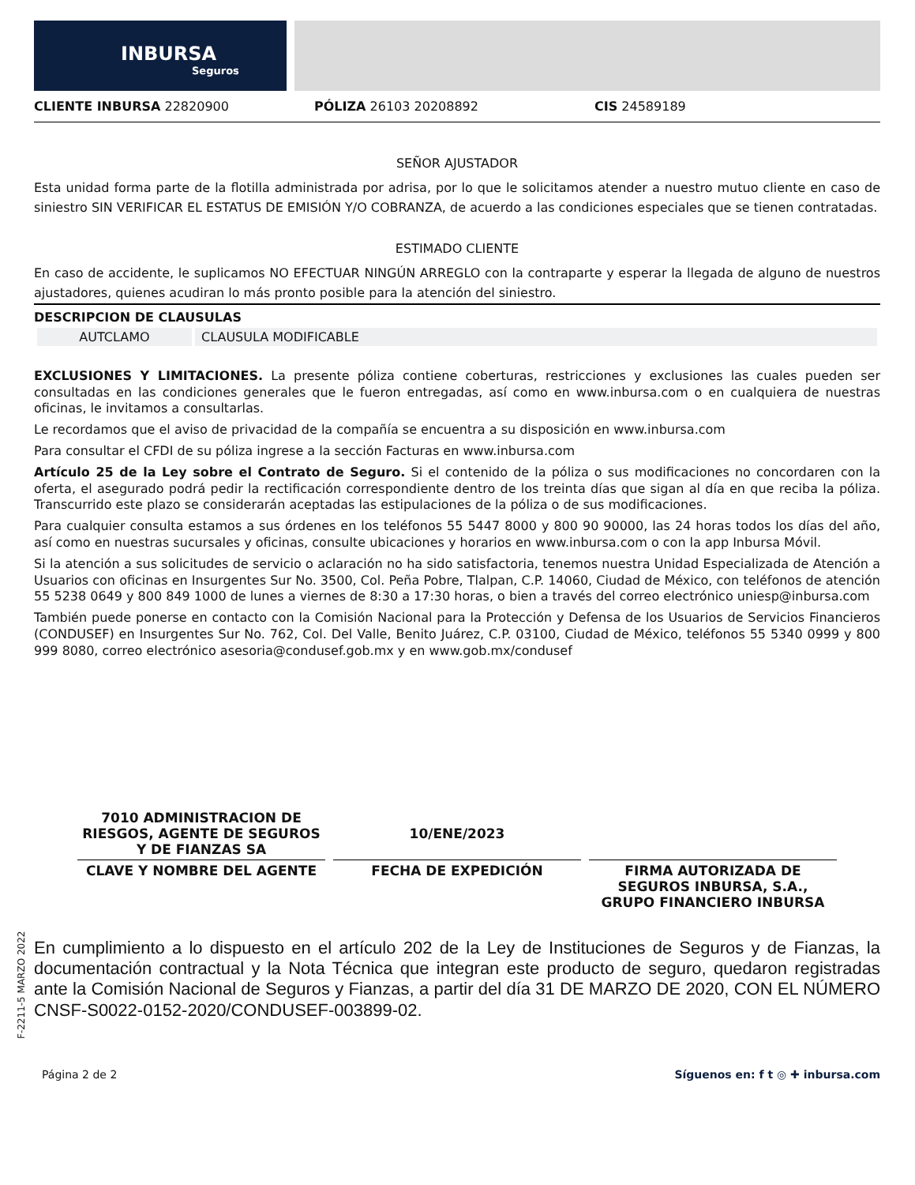INBURSA
Seguros
CLIENTE INBURSA 22820900 PÓLIZA 26103 20208892 CIS 24589189
SEÑOR AJUSTADOR
Esta unidad forma parte de la flotilla administrada por adrisa, por lo que le solicitamos atender a nuestro mutuo cliente en caso de siniestro SIN VERIFICAR EL ESTATUS DE EMISIÓN Y/O COBRANZA, de acuerdo a las condiciones especiales que se tienen contratadas.
ESTIMADO CLIENTE
En caso de accidente, le suplicamos NO EFECTUAR NINGÚN ARREGLO con la contraparte y esperar la llegada de alguno de nuestros ajustadores, quienes acudiran lo más pronto posible para la atención del siniestro.
DESCRIPCION DE CLAUSULAS
| AUTCLAMO | CLAUSULA MODIFICABLE |
EXCLUSIONES Y LIMITACIONES. La presente póliza contiene coberturas, restricciones y exclusiones las cuales pueden ser consultadas en las condiciones generales que le fueron entregadas, así como en www.inbursa.com o en cualquiera de nuestras oficinas, le invitamos a consultarlas.
Le recordamos que el aviso de privacidad de la compañía se encuentra a su disposición en www.inbursa.com
Para consultar el CFDI de su póliza ingrese a la sección Facturas en www.inbursa.com
Artículo 25 de la Ley sobre el Contrato de Seguro. Si el contenido de la póliza o sus modificaciones no concordaren con la oferta, el asegurado podrá pedir la rectificación correspondiente dentro de los treinta días que sigan al día en que reciba la póliza. Transcurrido este plazo se considerarán aceptadas las estipulaciones de la póliza o de sus modificaciones.
Para cualquier consulta estamos a sus órdenes en los teléfonos 55 5447 8000 y 800 90 90000, las 24 horas todos los días del año, así como en nuestras sucursales y oficinas, consulte ubicaciones y horarios en www.inbursa.com o con la app Inbursa Móvil.
Si la atención a sus solicitudes de servicio o aclaración no ha sido satisfactoria, tenemos nuestra Unidad Especializada de Atención a Usuarios con oficinas en Insurgentes Sur No. 3500, Col. Peña Pobre, Tlalpan, C.P. 14060, Ciudad de México, con teléfonos de atención 55 5238 0649 y 800 849 1000 de lunes a viernes de 8:30 a 17:30 horas, o bien a través del correo electrónico uniesp@inbursa.com
También puede ponerse en contacto con la Comisión Nacional para la Protección y Defensa de los Usuarios de Servicios Financieros (CONDUSEF) en Insurgentes Sur No. 762, Col. Del Valle, Benito Juárez, C.P. 03100, Ciudad de México, teléfonos 55 5340 0999 y 800 999 8080, correo electrónico asesoria@condusef.gob.mx y en www.gob.mx/condusef
7010 ADMINISTRACION DE RIESGOS, AGENTE DE SEGUROS Y DE FIANZAS SA
CLAVE Y NOMBRE DEL AGENTE
10/ENE/2023
FECHA DE EXPEDICIÓN
FIRMA AUTORIZADA DE SEGUROS INBURSA, S.A., GRUPO FINANCIERO INBURSA
En cumplimiento a lo dispuesto en el artículo 202 de la Ley de Instituciones de Seguros y de Fianzas, la documentación contractual y la Nota Técnica que integran este producto de seguro, quedaron registradas ante la Comisión Nacional de Seguros y Fianzas, a partir del día 31 DE MARZO DE 2020, CON EL NÚMERO CNSF-S0022-0152-2020/CONDUSEF-003899-02.
Página 2 de 2 Síguenos en: f t ◎ ✚ inbursa.com
F-2211-5 MARZO 2022